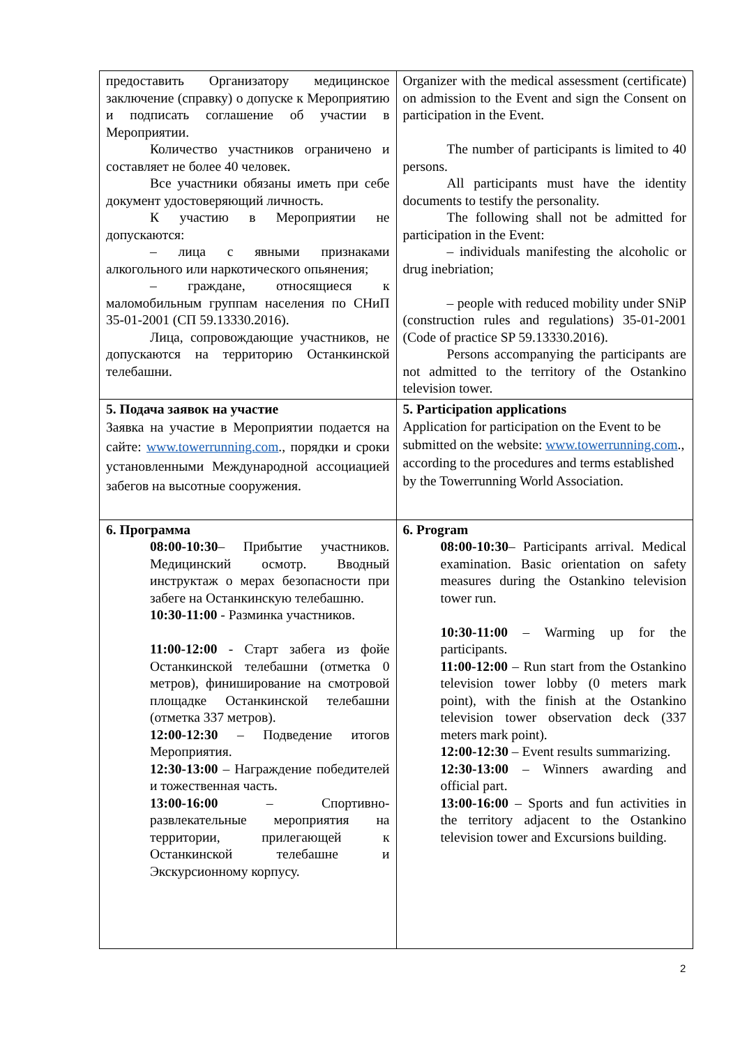| предоставить Организатору медицинское заключение (справку) о допуске к Мероприятию и подписать соглашение об участии в Мероприятии. Количество участников ограничено и составляет не более 40 человек. Все участники обязаны иметь при себе документ удостоверяющий личность. К участию в Мероприятии не допускаются: – лица с явными признаками алкогольного или наркотического опьянения; – граждане, относящиеся к маломобильным группам населения по СНиП 35-01-2001 (СП 59.13330.2016). Лица, сопровождающие участников, не допускаются на территорию Останкинской телебашни. | Organizer with the medical assessment (certificate) on admission to the Event and sign the Consent on participation in the Event. The number of participants is limited to 40 persons. All participants must have the identity documents to testify the personality. The following shall not be admitted for participation in the Event: – individuals manifesting the alcoholic or drug inebriation; – people with reduced mobility under SNiP (construction rules and regulations) 35-01-2001 (Code of practice SP 59.13330.2016). Persons accompanying the participants are not admitted to the territory of the Ostankino television tower. |
| 5. Подача заявок на участие Заявка на участие в Мероприятии подается на сайте: www.towerrunning.com ., порядки и сроки установленными Международной ассоциацией забегов на высотные сооружения. | 5. Participation applications Application for participation on the Event to be submitted on the website: www.towerrunning.com ., according to the procedures and terms established by the Towerrunning World Association. |
| 6. Программа 08:00-10:30 – Прибытие участников. Медицинский осмотр. Вводный инструктаж о мерах безопасности при забеге на Останкинскую телебашню. 10:30-11:00 - Разминка участников. 11:00-12:00 - Старт забега из фойе Останкинской телебашни (отметка 0 метров), финиширование на смотровой площадке Останкинской телебашни (отметка 337 метров). 12:00-12:30 – Подведение итогов Мероприятия. 12:30-13:00 – Награждение победителей и тожественная часть. 13:00-16:00 – Спортивно-развлекательные мероприятия на территории, прилегающей к Останкинской телебашне и Экскурсионному корпусу. | 6. Program 08:00-10:30 – Participants arrival. Medical examination. Basic orientation on safety measures during the Ostankino television tower run. 10:30-11:00 – Warming up for the participants. 11:00-12:00 – Run start from the Ostankino television tower lobby (0 meters mark point), with the finish at the Ostankino television tower observation deck (337 meters mark point). 12:00-12:30 – Event results summarizing. 12:30-13:00 – Winners awarding and official part. 13:00-16:00 – Sports and fun activities in the territory adjacent to the Ostankino television tower and Excursions building. |
2